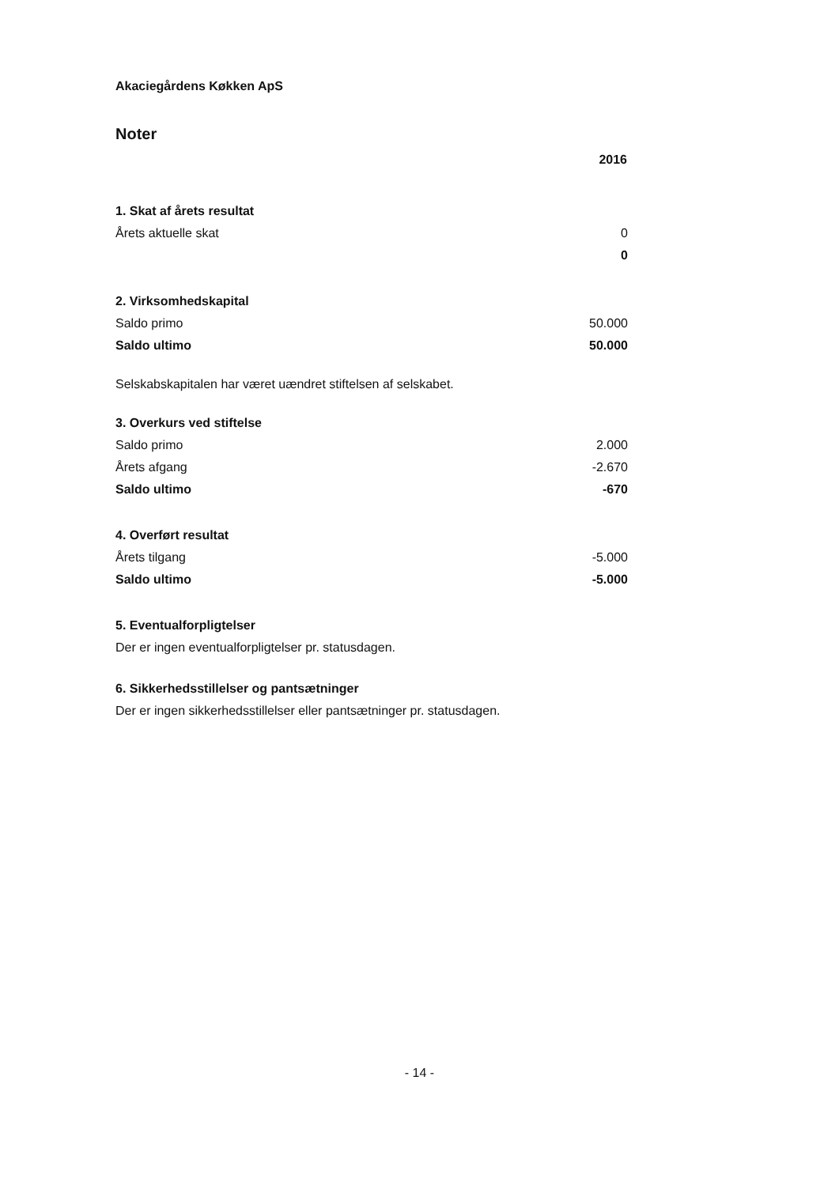Akaciegårdens Køkken ApS
Noter
| | 2016 |
| 1. Skat af årets resultat | |
| Årets aktuelle skat | 0 |
| | 0 |
| 2. Virksomhedskapital | |
| Saldo primo | 50.000 |
| Saldo ultimo | 50.000 |
Selskabskapitalen har været uændret stiftelsen af selskabet.
| 3. Overkurs ved stiftelse | |
| Saldo primo | 2.000 |
| Årets afgang | -2.670 |
| Saldo ultimo | -670 |
| 4. Overført resultat | |
| Årets tilgang | -5.000 |
| Saldo ultimo | -5.000 |
5. Eventualforpligtelser
Der er ingen eventualforpligtelser pr. statusdagen.
6. Sikkerhedsstillelser og pantsætninger
Der er ingen sikkerhedsstillelser eller pantsætninger pr. statusdagen.
- 14 -